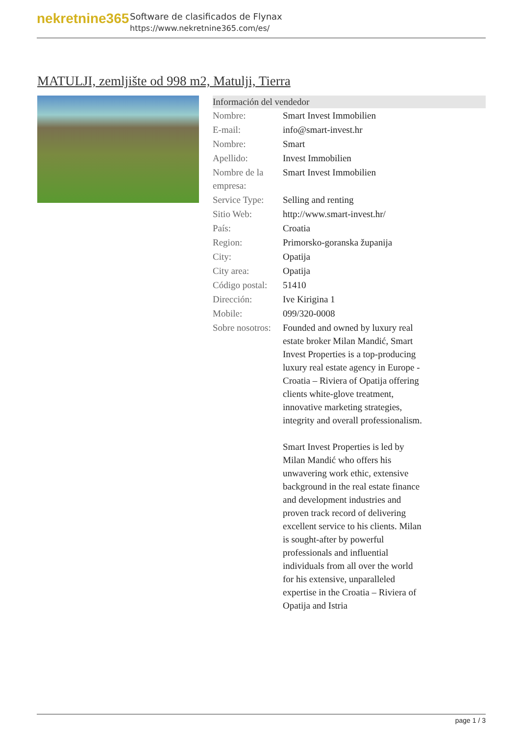nekretnine365
Software de clasificados de Flynax
https://www.nekretnine365.com/es/
MATULJI, zemljište od 998 m2, Matulji, Tierra
| Información del vendedor | |
| --- | --- |
| Nombre: | Smart Invest Immobilien |
| E-mail: | info@smart-invest.hr |
| Nombre: | Smart |
| Apellido: | Invest Immobilien |
| Nombre de la empresa: | Smart Invest Immobilien |
| Service Type: | Selling and renting |
| Sitio Web: | http://www.smart-invest.hr/ |
| País: | Croatia |
| Region: | Primorsko-goranska županija |
| City: | Opatija |
| City area: | Opatija |
| Código postal: | 51410 |
| Dirección: | Ive Kirigina 1 |
| Mobile: | 099/320-0008 |
| Sobre nosotros: | Founded and owned by luxury real estate broker Milan Mandić, Smart Invest Properties is a top-producing luxury real estate agency in Europe - Croatia – Riviera of Opatija offering clients white-glove treatment, innovative marketing strategies, integrity and overall professionalism. Smart Invest Properties is led by Milan Mandić who offers his unwavering work ethic, extensive background in the real estate finance and development industries and proven track record of delivering excellent service to his clients. Milan is sought-after by powerful professionals and influential individuals from all over the world for his extensive, unparalleled expertise in the Croatia – Riviera of Opatija and Istria |
page 1 / 3